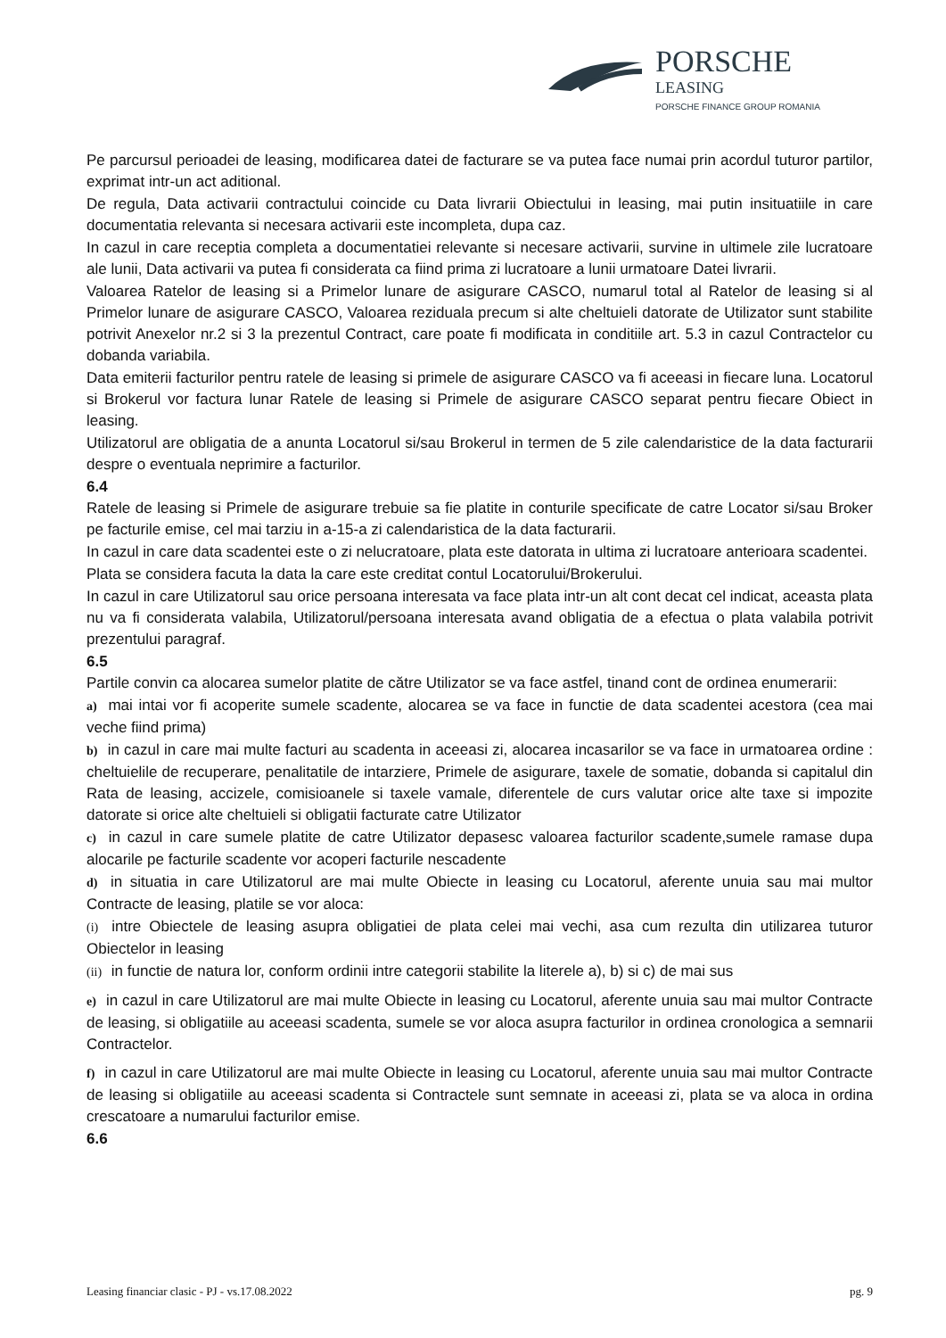PORSCHE
LEASING
PORSCHE FINANCE GROUP ROMANIA
Pe parcursul perioadei de leasing, modificarea datei de facturare se va putea face numai prin acordul tuturor partilor, exprimat intr-un act aditional.
De regula, Data activarii contractului coincide cu Data livrarii Obiectului in leasing, mai putin insituatiile in care documentatia relevanta si necesara activarii este incompleta, dupa caz.
In cazul in care receptia completa a documentatiei relevante si necesare activarii, survine in ultimele zile lucratoare ale lunii, Data activarii va putea fi considerata ca fiind prima zi lucratoare a lunii urmatoare Datei livrarii.
Valoarea Ratelor de leasing si a Primelor lunare de asigurare CASCO, numarul total al Ratelor de leasing si al Primelor lunare de asigurare CASCO, Valoarea reziduala precum si alte cheltuieli datorate de Utilizator sunt stabilite potrivit Anexelor nr.2 si 3 la prezentul Contract, care poate fi modificata in conditiile art. 5.3 in cazul Contractelor cu dobanda variabila.
Data emiterii facturilor pentru ratele de leasing si primele de asigurare CASCO va fi aceeasi in fiecare luna. Locatorul si Brokerul vor factura lunar Ratele de leasing si Primele de asigurare CASCO separat pentru fiecare Obiect in leasing.
Utilizatorul are obligatia de a anunta Locatorul si/sau Brokerul in termen de 5 zile calendaristice de la data facturarii despre o eventuala neprimire a facturilor.
6.4
Ratele de leasing si Primele de asigurare trebuie sa fie platite in conturile specificate de catre Locator si/sau Broker pe facturile emise, cel mai tarziu in a-15-a zi calendaristica de la data facturarii.
In cazul in care data scadentei este o zi nelucratoare, plata este datorata in ultima zi lucratoare anterioara scadentei.
Plata se considera facuta la data la care este creditat contul Locatorului/Brokerului.
In cazul in care Utilizatorul sau orice persoana interesata va face plata intr-un alt cont decat cel indicat, aceasta plata nu va fi considerata valabila, Utilizatorul/persoana interesata avand obligatia de a efectua o plata valabila potrivit prezentului paragraf.
6.5
Partile convin ca alocarea sumelor platite de către Utilizator se va face astfel, tinand cont de ordinea enumerarii:
a) mai intai vor fi acoperite sumele scadente, alocarea se va face in functie de data scadentei acestora (cea mai veche fiind prima)
b) in cazul in care mai multe facturi au scadenta in aceeasi zi, alocarea incasarilor se va face in urmatoarea ordine : cheltuielile de recuperare, penalitatile de intarziere, Primele de asigurare, taxele de somatie, dobanda si capitalul din Rata de leasing, accizele, comisioanele si taxele vamale, diferentele de curs valutar orice alte taxe si impozite datorate si orice alte cheltuieli si obligatii facturate catre Utilizator
c) in cazul in care sumele platite de catre Utilizator depasesc valoarea facturilor scadente,sumele ramase dupa alocarile pe facturile scadente vor acoperi facturile nescadente
d) in situatia in care Utilizatorul are mai multe Obiecte in leasing cu Locatorul, aferente unuia sau mai multor Contracte de leasing, platile se vor aloca:
(i) intre Obiectele de leasing asupra obligatiei de plata celei mai vechi, asa cum rezulta din utilizarea tuturor Obiectelor in leasing
(ii) in functie de natura lor, conform ordinii intre categorii stabilite la literele a), b) si c) de mai sus
e) in cazul in care Utilizatorul are mai multe Obiecte in leasing cu Locatorul, aferente unuia sau mai multor Contracte de leasing, si obligatiile au aceeasi scadenta, sumele se vor aloca asupra facturilor in ordinea cronologica a semnarii Contractelor.
f) in cazul in care Utilizatorul are mai multe Obiecte in leasing cu Locatorul, aferente unuia sau mai multor Contracte de leasing si obligatiile au aceeasi scadenta si Contractele sunt semnate in aceeasi zi, plata se va aloca in ordina crescatoare a numarului facturilor emise.
6.6
Leasing financiar clasic - PJ - vs.17.08.2022 pg. 9